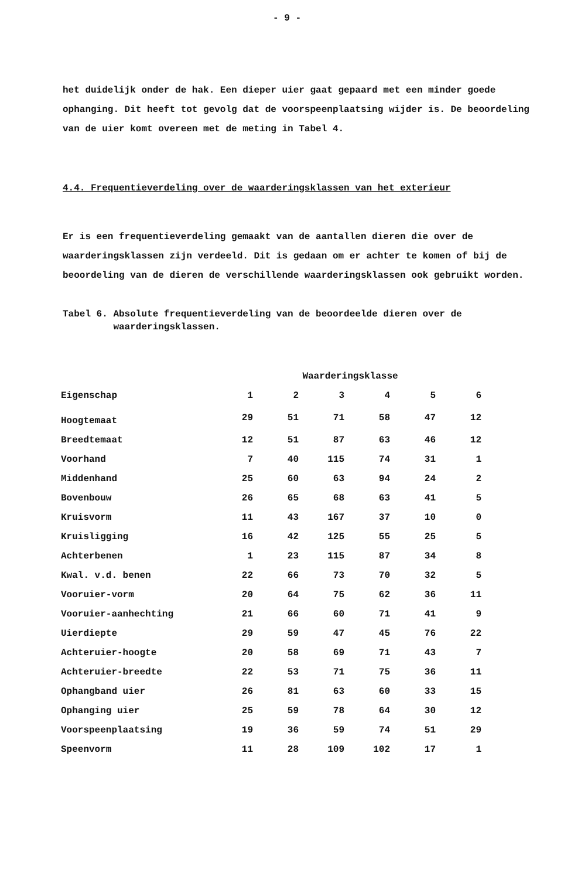- 9 -
het duidelijk onder de hak. Een dieper uier gaat gepaard met een minder goede ophanging. Dit heeft tot gevolg dat de voorspeenplaatsing wijder is. De beoordeling van de uier komt overeen met de meting in Tabel 4.
4.4. Frequentieverdeling over de waarderingsklassen van het exterieur
Er is een frequentieverdeling gemaakt van de aantallen dieren die over de waarderingsklassen zijn verdeeld. Dit is gedaan om er achter te komen of bij de beoordeling van de dieren de verschillende waarderingsklassen ook gebruikt worden.
Tabel 6. Absolute frequentieverdeling van de beoordeelde dieren over de
waarderingsklassen.
| | Waarderingsklasse | | | | | |
| --- | --- | --- | --- | --- | --- | --- |
| Eigenschap | 1 | 2 | 3 | 4 | 5 | 6 |
| Hoogtemaat | 29 | 51 | 71 | 58 | 47 | 12 |
| Breedtemaat | 12 | 51 | 87 | 63 | 46 | 12 |
| Voorhand | 7 | 40 | 115 | 74 | 31 | 1 |
| Middenhand | 25 | 60 | 63 | 94 | 24 | 2 |
| Bovenbouw | 26 | 65 | 68 | 63 | 41 | 5 |
| Kruisvorm | 11 | 43 | 167 | 37 | 10 | 0 |
| Kruisligging | 16 | 42 | 125 | 55 | 25 | 5 |
| Achterbenen | 1 | 23 | 115 | 87 | 34 | 8 |
| Kwal. v.d. benen | 22 | 66 | 73 | 70 | 32 | 5 |
| Vooruier-vorm | 20 | 64 | 75 | 62 | 36 | 11 |
| Vooruier-aanhechting | 21 | 66 | 60 | 71 | 41 | 9 |
| Uierdiepte | 29 | 59 | 47 | 45 | 76 | 22 |
| Achteruier-hoogte | 20 | 58 | 69 | 71 | 43 | 7 |
| Achteruier-breedte | 22 | 53 | 71 | 75 | 36 | 11 |
| Ophangband uier | 26 | 81 | 63 | 60 | 33 | 15 |
| Ophanging uier | 25 | 59 | 78 | 64 | 30 | 12 |
| Voorspeenplaatsing | 19 | 36 | 59 | 74 | 51 | 29 |
| Speenvorm | 11 | 28 | 109 | 102 | 17 | 1 |